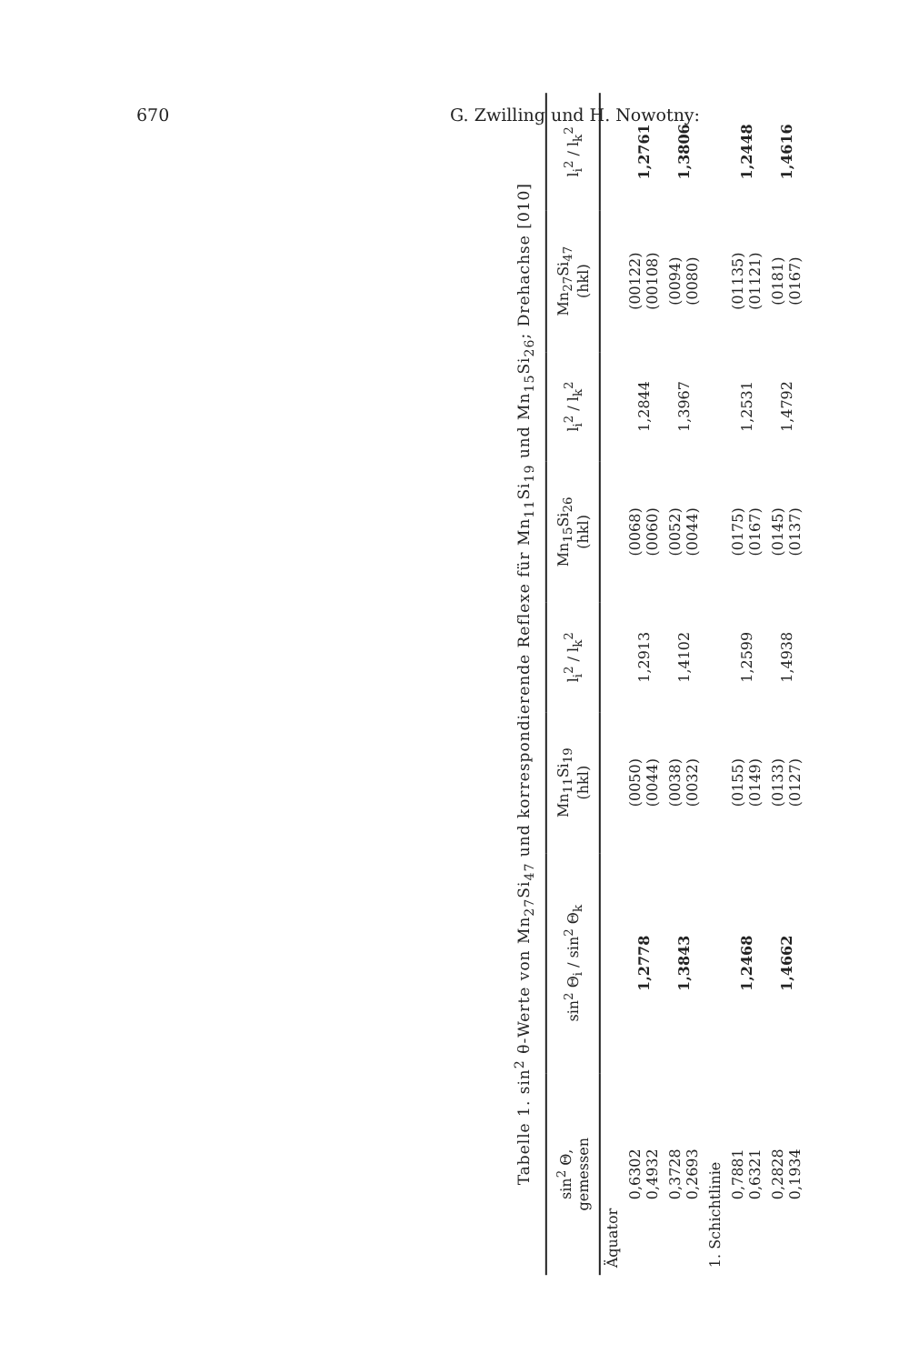670 G. Zwilling und H. Nowotny:
Tabelle 1. sin<sup>2</sup> θ-Werte von Mn<sub>27</sub>Si<sub>47</sub> und korrespondierende Reflexe für Mn<sub>11</sub>Si<sub>19</sub> und Mn<sub>15</sub>Si<sub>26</sub>; Drehachse [010]
| sin<sup>2</sup> Θ, gemessen | sin<sup>2</sup> Θ<sub>i</sub> / sin<sup>2</sup> Θ<sub>k</sub> | Mn<sub>11</sub>Si<sub>19</sub> (hkl) | l<sub>i</sub><sup>2</sup> / l<sub>k</sub><sup>2</sup> | Mn<sub>15</sub>Si<sub>26</sub> (hkl) | l<sub>i</sub><sup>2</sup> / l<sub>k</sub><sup>2</sup> | Mn<sub>27</sub>Si<sub>47</sub> (hkl) | l<sub>i</sub><sup>2</sup> / l<sub>k</sub><sup>2</sup> |
| --- | --- | --- | --- | --- | --- | --- | --- |
| Äquator | | | | | | | |
| 0,6302 0,4932 | 1,2778 | (0050) (0044) | 1,2913 | (0068) (0060) | 1,2844 | (00122) (00108) | 1,2761 |
| 0,3728 0,2693 | 1,3843 | (0038) (0032) | 1,4102 | (0052) (0044) | 1,3967 | (0094) (0080) | 1,3806 |
| 1. Schichtlinie | | | | | | | |
| 0,7881 0,6321 | 1,2468 | (0155) (0149) | 1,2599 | (0175) (0167) | 1,2531 | (01135) (01121) | 1,2448 |
| 0,2828 0,1934 | 1,4662 | (0133) (0127) | 1,4938 | (0145) (0137) | 1,4792 | (0181) (0167) | 1,4616 |